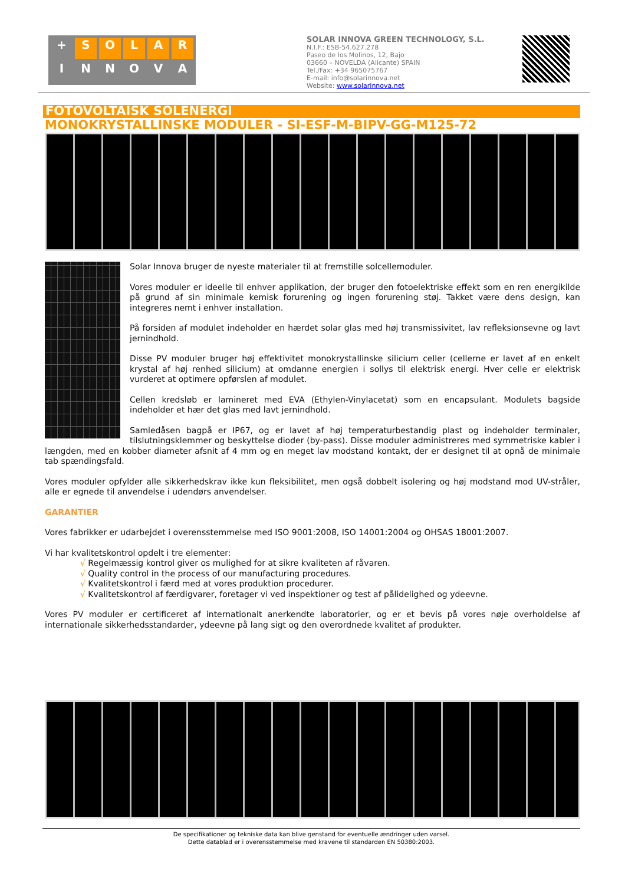+ SOLAR INNOVA
SOLAR INNOVA GREEN TECHNOLOGY, S.L.
N.I.F.: ESB-54.627.278
Paseo de los Molinos, 12, Bajo
03660 – NOVELDA (Alicante) SPAIN
Tel./Fax: +34 965075767
E-mail: info@solarinnova.net
Website: www.solarinnova.net
FOTOVOLTAISK SOLENERGI
MONOKRYSTALLINSKE MODULER - SI-ESF-M-BIPV-GG-M125-72
Solar Innova bruger de nyeste materialer til at fremstille solcellemoduler.
Vores moduler er ideelle til enhver applikation, der bruger den fotoelektriske effekt som en ren energikilde på grund af sin minimale kemisk forurening og ingen forurening støj. Takket være dens design, kan integreres nemt i enhver installation.
På forsiden af modulet indeholder en hærdet solar glas med høj transmissivitet, lav refleksionsevne og lavt jernindhold.
Disse PV moduler bruger høj effektivitet monokrystallinske silicium celler (cellerne er lavet af en enkelt krystal af høj renhed silicium) at omdanne energien i sollys til elektrisk energi. Hver celle er elektrisk vurderet at optimere opførslen af modulet.
Cellen kredsløb er lamineret med EVA (Ethylen-Vinylacetat) som en encapsulant. Modulets bagside indeholder et hær det glas med lavt jernindhold.
Samledåsen bagpå er IP67, og er lavet af høj temperaturbestandig plast og indeholder terminaler, tilslutningsklemmer og beskyttelse dioder (by-pass). Disse moduler administreres med symmetriske kabler i længden, med en kobber diameter afsnit af 4 mm og en meget lav modstand kontakt, der er designet til at opnå de minimale tab spændingsfald.
Vores moduler opfylder alle sikkerhedskrav ikke kun fleksibilitet, men også dobbelt isolering og høj modstand mod UV-stråler, alle er egnede til anvendelse i udendørs anvendelser.
GARANTIER
Vores fabrikker er udarbejdet i overensstemmelse med ISO 9001:2008, ISO 14001:2004 og OHSAS 18001:2007.
Vi har kvalitetskontrol opdelt i tre elementer:
√ Regelmæssig kontrol giver os mulighed for at sikre kvaliteten af råvaren.
√ Quality control in the process of our manufacturing procedures.
√ Kvalitetskontrol i færd med at vores produktion procedurer.
√ Kvalitetskontrol af færdigvarer, foretager vi ved inspektioner og test af pålidelighed og ydeevne.
Vores PV moduler er certificeret af internationalt anerkendte laboratorier, og er et bevis på vores nøje overholdelse af internationale sikkerhedsstandarder, ydeevne på lang sigt og den overordnede kvalitet af produkter.
De specifikationer og tekniske data kan blive genstand for eventuelle ændringer uden varsel.
Dette datablad er i overensstemmelse med kravene til standarden EN 50380:2003.